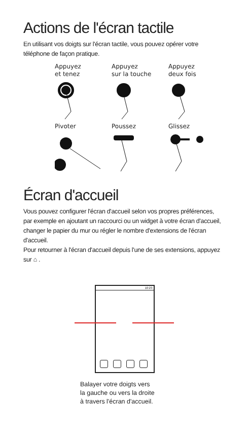Actions de l'écran tactile
En utilisant vos doigts sur l'écran tactile, vous pouvez opérer votre téléphone de façon pratique.
Appuyez
et tenez
Appuyez
sur la touche
Appuyez
deux fois
Pivoter
Poussez
Glissez
Écran d'accueil
Vous pouvez configurer l'écran d'accueil selon vos propres préférences, par exemple en ajoutant un raccourci ou un widget à votre écran d'accueil, changer le papier du mur ou régler le nombre d'extensions de l'écran d'accueil.
Pour retourner à l'écran d'accueil depuis l'une de ses extensions, appuyez sur ⌂ .
10:23
Balayer votre doigts vers
la gauche ou vers la droite
à travers l'écran d'accueil.